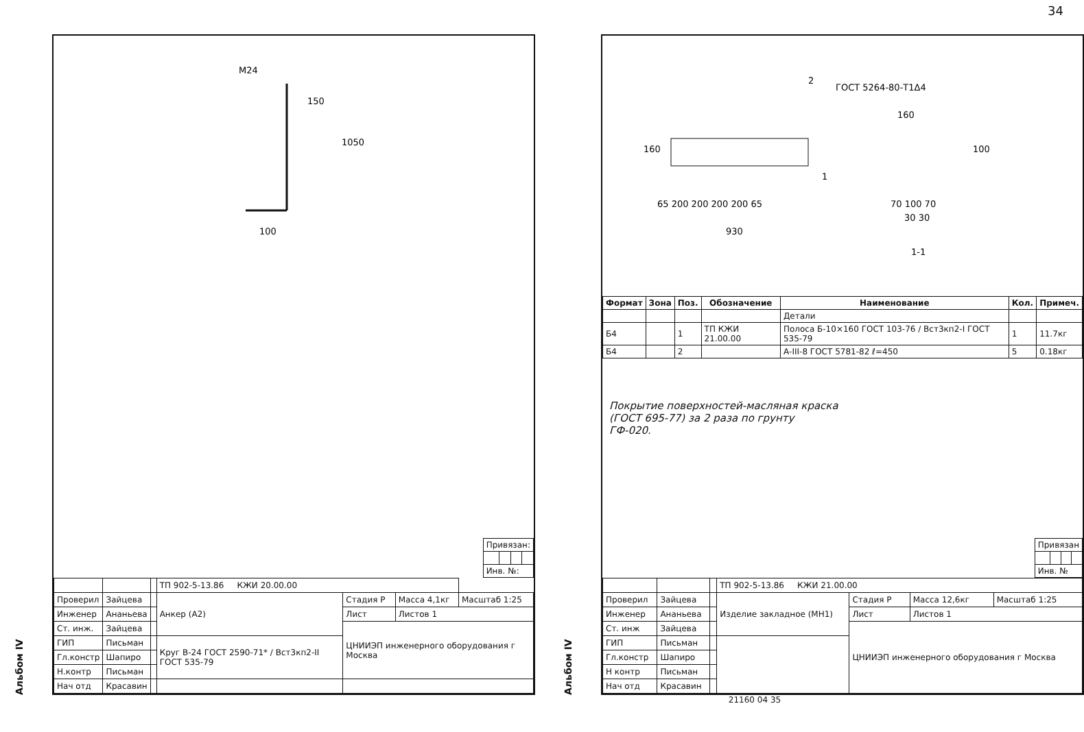34
Альбом IV
M24
1050
150
100
| Привязан: | | | |
| Инв. №: | | | |
| | | | ТП 902-5-13.86 КЖИ 20.00.00 | | | |
| Проверил | Зайцева | | Анкер (А2) | Стадия Р | Масса 4,1кг | Масштаб 1:25 |
| Инженер | Ананьева | | | Лист | Листов 1 | |
| Ст. инж. | Зайцева | | | ЦНИИЭП инженерного оборудования г Москва | | |
| ГИП | Письман | | Круг В-24 ГОСТ 2590-71* / Вст3кп2-II ГОСТ 535-79 | | | |
| Гл.констр | Шапиро | | | | | |
| Н.контр | Письман | | | | | |
| Нач отд | Красавин | | | | | |
Альбом IV
ГОСТ 5264-80-Т1Δ4
160
65 200 200 200 200 65
930
2
1
160
100
70 100 70
30 30
1-1
| Формат | Зона | Поз. | Обозначение | Наименование | Кол. | Примеч. |
| --- | --- | --- | --- | --- | --- | --- |
| | | | | Детали | | |
| Б4 | | 1 | ТП КЖИ 21.00.00 | Полоса Б-10×160 ГОСТ 103-76 / Вст3кп2-I ГОСТ 535-79 | 1 | 11.7кг |
| Б4 | | 2 | | А-III-8 ГОСТ 5781-82 ℓ=450 | 5 | 0.18кг |
Покрытие поверхностей-масляная краска
(ГОСТ 695-77) за 2 раза по грунту
ГФ-020.
| Привязан | | | |
| Инв. № | | | |
| | | | ТП 902-5-13.86 КЖИ 21.00.00 | | | |
| Проверил | Зайцева | | Изделие закладное (МН1) | Стадия Р | Масса 12,6кг | Масштаб 1:25 |
| Инженер | Ананьева | | | Лист | Листов 1 | |
| Ст. инж | Зайцева | | | ЦНИИЭП инженерного оборудования г Москва | | |
| ГИП | Письман | | | | | |
| Гл.констр | Шапиро | | | | | |
| Н контр | Письман | | | | | |
| Нач отд | Красавин | | | | | |
21160 04 35